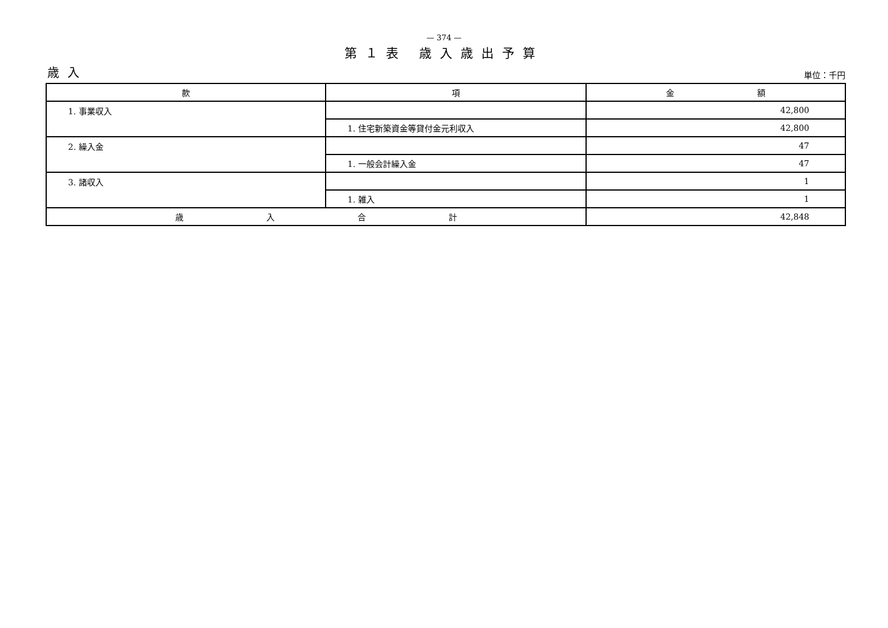— 374 —
第１表 歳入歳出予算
歳入 単位：千円
| 款 | 項 | 金 額 |
| --- | --- | --- |
| 1. 事業収入 | | 42,800 |
| | 1. 住宅新築資金等貸付金元利収入 | 42,800 |
| 2. 繰入金 | | 47 |
| | 1. 一般会計繰入金 | 47 |
| 3. 諸収入 | | 1 |
| | 1. 雑入 | 1 |
| 歳 入 合 計 | | 42,848 |